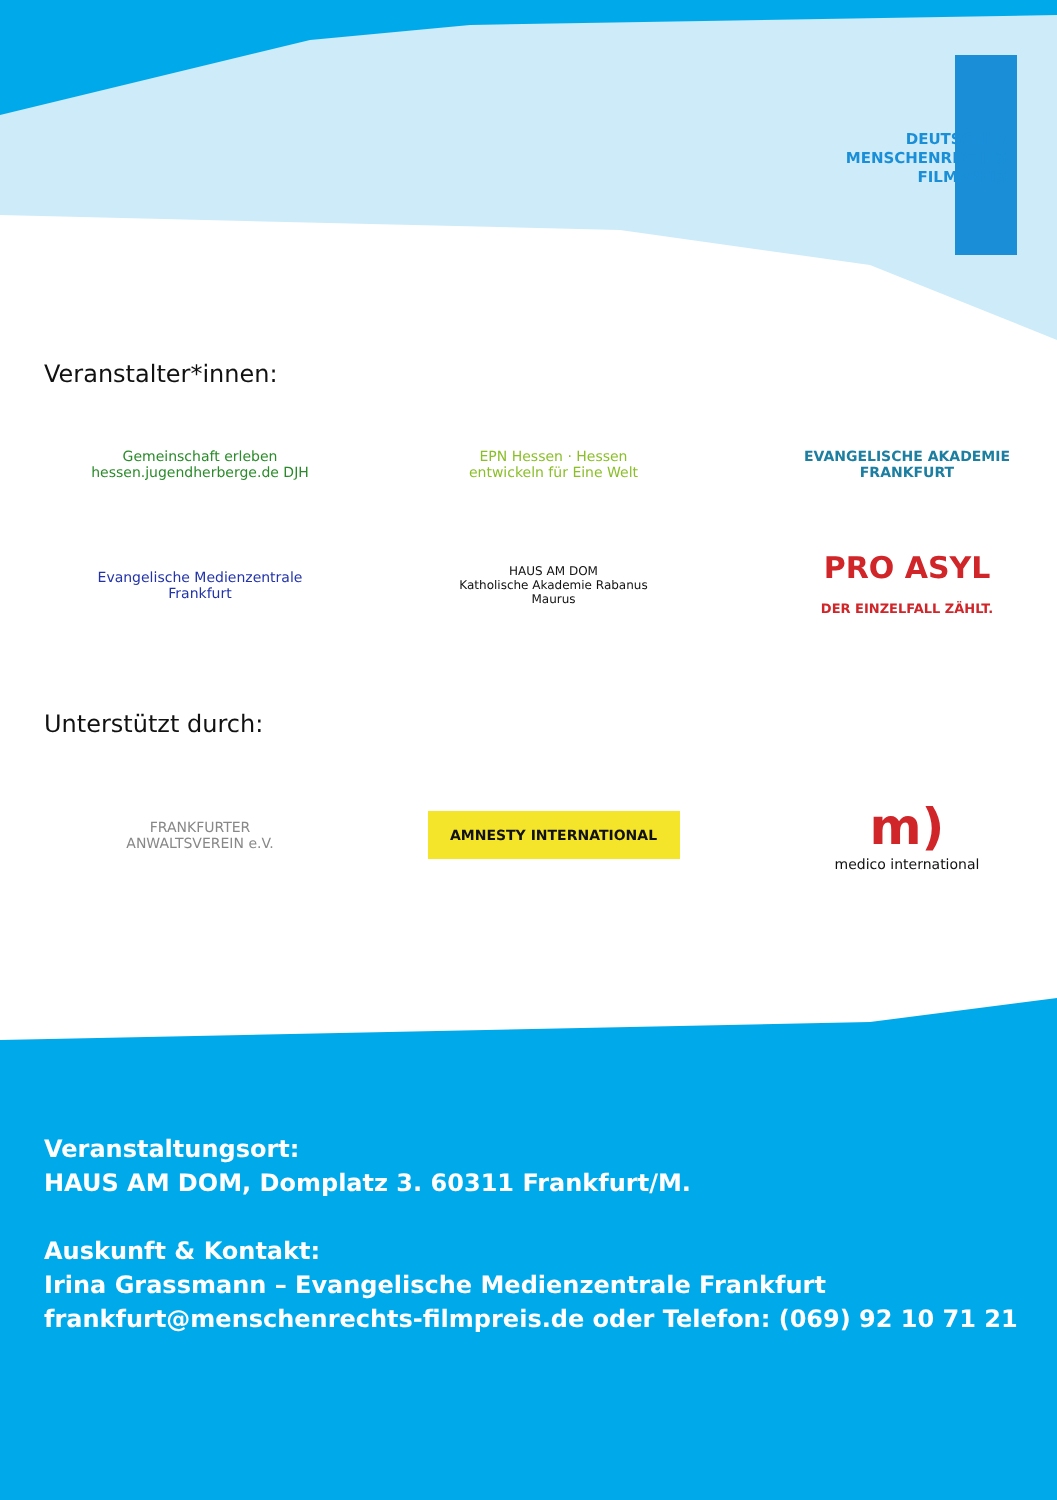DEUTSCHER
MENSCHENRECHTS
FILMPREIS
Veranstalter*innen:
Gemeinschaft erleben
hessen.jugendherberge.de DJH
EPN Hessen · Hessen entwickeln für Eine Welt
EVANGELISCHE AKADEMIE FRANKFURT
Evangelische Medienzentrale Frankfurt
HAUS AM DOM
Katholische Akademie Rabanus Maurus
PRO ASYL
DER EINZELFALL ZÄHLT.
Unterstützt durch:
FRANKFURTER ANWALTSVEREIN e.V.
AMNESTY INTERNATIONAL
m)
medico international
Veranstaltungsort:
HAUS AM DOM, Domplatz 3. 60311 Frankfurt/M.
Auskunft & Kontakt:
Irina Grassmann – Evangelische Medienzentrale Frankfurt
frankfurt@menschenrechts-filmpreis.de oder Telefon: (069) 92 10 71 21